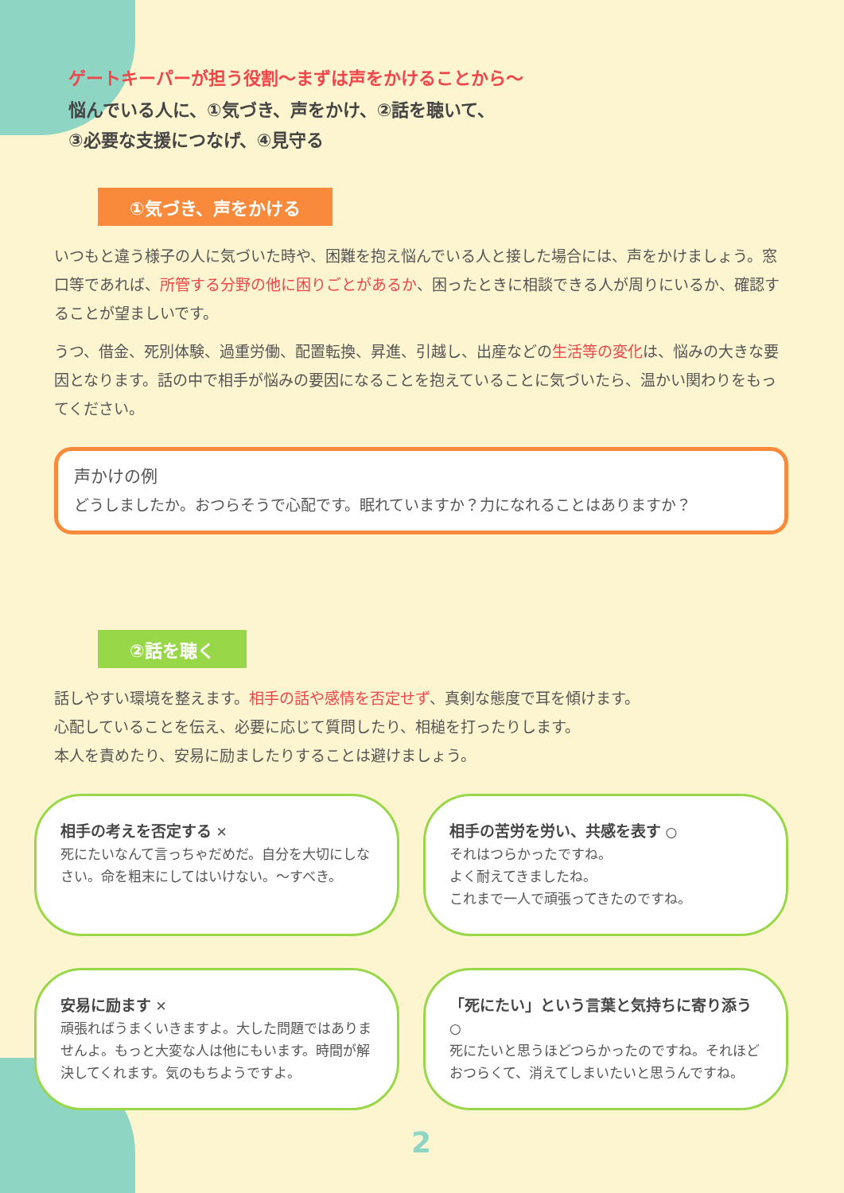ゲートキーパーが担う役割〜まずは声をかけることから〜
悩んでいる人に、①気づき、声をかけ、②話を聴いて、
③必要な支援につなげ、④見守る
①気づき、声をかける
いつもと違う様子の人に気づいた時や、困難を抱え悩んでいる人と接した場合には、声をかけましょう。窓口等であれば、所管する分野の他に困りごとがあるか、困ったときに相談できる人が周りにいるか、確認することが望ましいです。
うつ、借金、死別体験、過重労働、配置転換、昇進、引越し、出産などの生活等の変化は、悩みの大きな要因となります。話の中で相手が悩みの要因になることを抱えていることに気づいたら、温かい関わりをもってください。
声かけの例
どうしましたか。おつらそうで心配です。眠れていますか？力になれることはありますか？
②話を聴く
話しやすい環境を整えます。相手の話や感情を否定せず、真剣な態度で耳を傾けます。
心配していることを伝え、必要に応じて質問したり、相槌を打ったりします。
本人を責めたり、安易に励ましたりすることは避けましょう。
相手の考えを否定する ✕
死にたいなんて言っちゃだめだ。自分を大切にしなさい。命を粗末にしてはいけない。〜すべき。
相手の苦労を労い、共感を表す ○
それはつらかったですね。
よく耐えてきましたね。
これまで一人で頑張ってきたのですね。
安易に励ます ✕
頑張ればうまくいきますよ。大した問題ではありませんよ。もっと大変な人は他にもいます。時間が解決してくれます。気のもちようですよ。
「死にたい」という言葉と気持ちに寄り添う ○
死にたいと思うほどつらかったのですね。それほどおつらくて、消えてしまいたいと思うんですね。
2